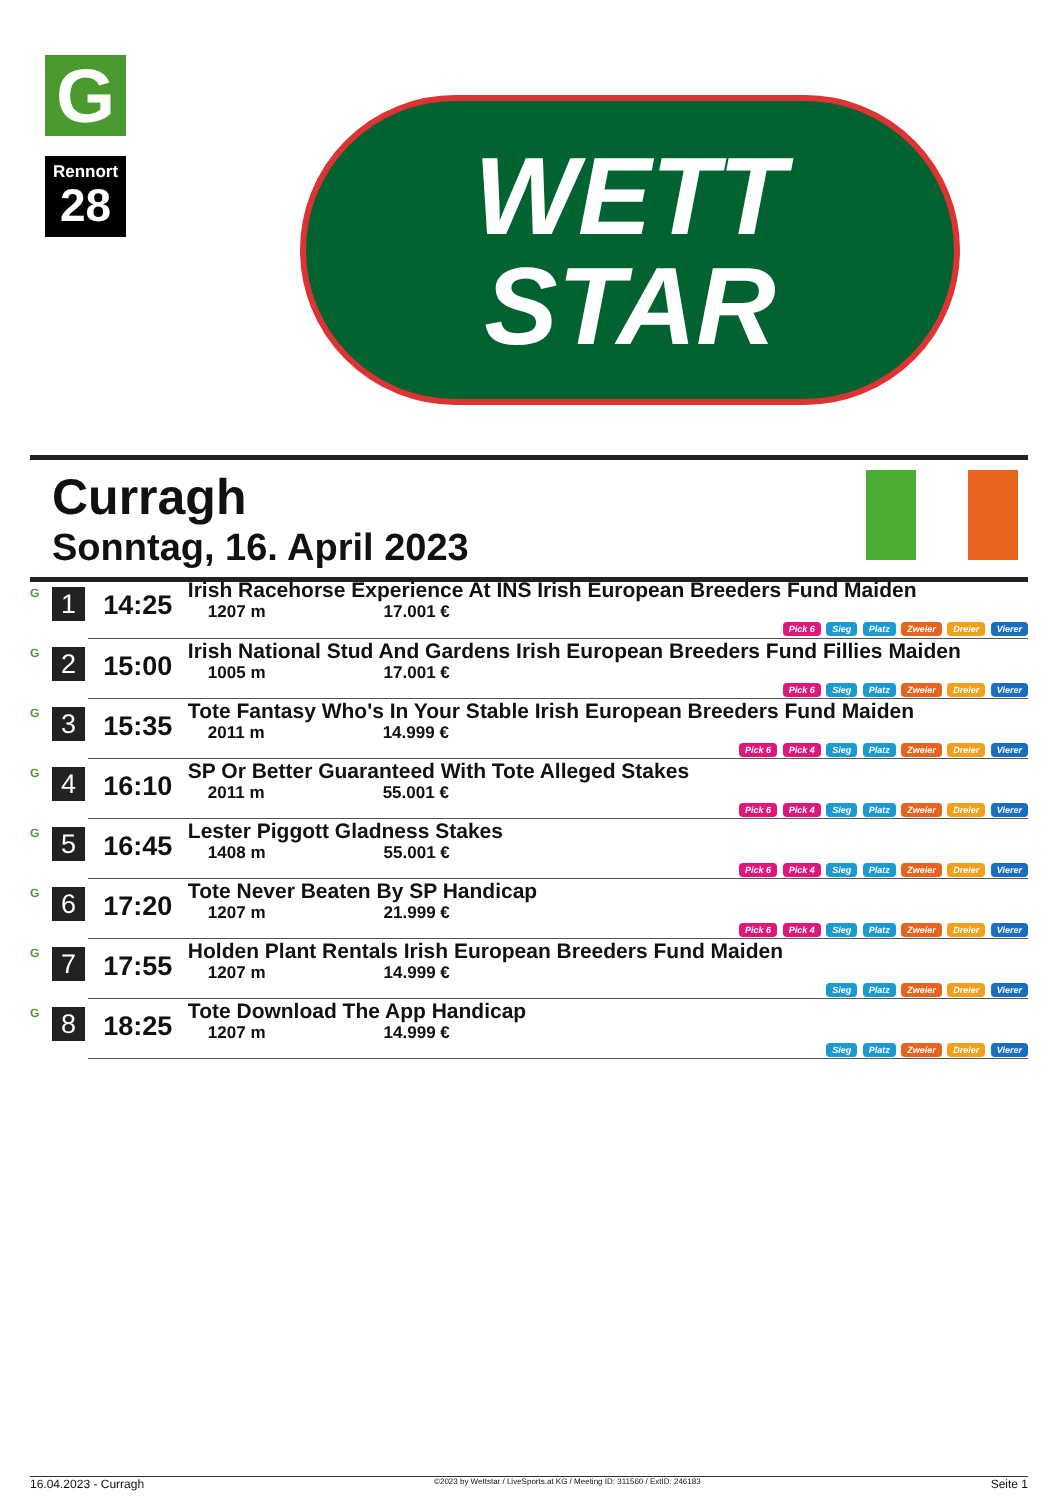G
Rennort
28
WETT
STAR
Curragh
Sonntag, 16. April 2023
| G | 1 | 14:25 | Irish Racehorse Experience At INS Irish European Breeders Fund Maiden 1207 m 17.001 € Pick 6 Sieg Platz Zweier Dreier Vierer |
| G | 2 | 15:00 | Irish National Stud And Gardens Irish European Breeders Fund Fillies Maiden 1005 m 17.001 € Pick 6 Sieg Platz Zweier Dreier Vierer |
| G | 3 | 15:35 | Tote Fantasy Who's In Your Stable Irish European Breeders Fund Maiden 2011 m 14.999 € Pick 6 Pick 4 Sieg Platz Zweier Dreier Vierer |
| G | 4 | 16:10 | SP Or Better Guaranteed With Tote Alleged Stakes 2011 m 55.001 € Pick 6 Pick 4 Sieg Platz Zweier Dreier Vierer |
| G | 5 | 16:45 | Lester Piggott Gladness Stakes 1408 m 55.001 € Pick 6 Pick 4 Sieg Platz Zweier Dreier Vierer |
| G | 6 | 17:20 | Tote Never Beaten By SP Handicap 1207 m 21.999 € Pick 6 Pick 4 Sieg Platz Zweier Dreier Vierer |
| G | 7 | 17:55 | Holden Plant Rentals Irish European Breeders Fund Maiden 1207 m 14.999 € Sieg Platz Zweier Dreier Vierer |
| G | 8 | 18:25 | Tote Download The App Handicap 1207 m 14.999 € Sieg Platz Zweier Dreier Vierer |
16.04.2023 - Curragh ©2023 by Wettstar / LiveSports.at KG / Meeting ID: 311560 / ExtID: 246183 Seite 1